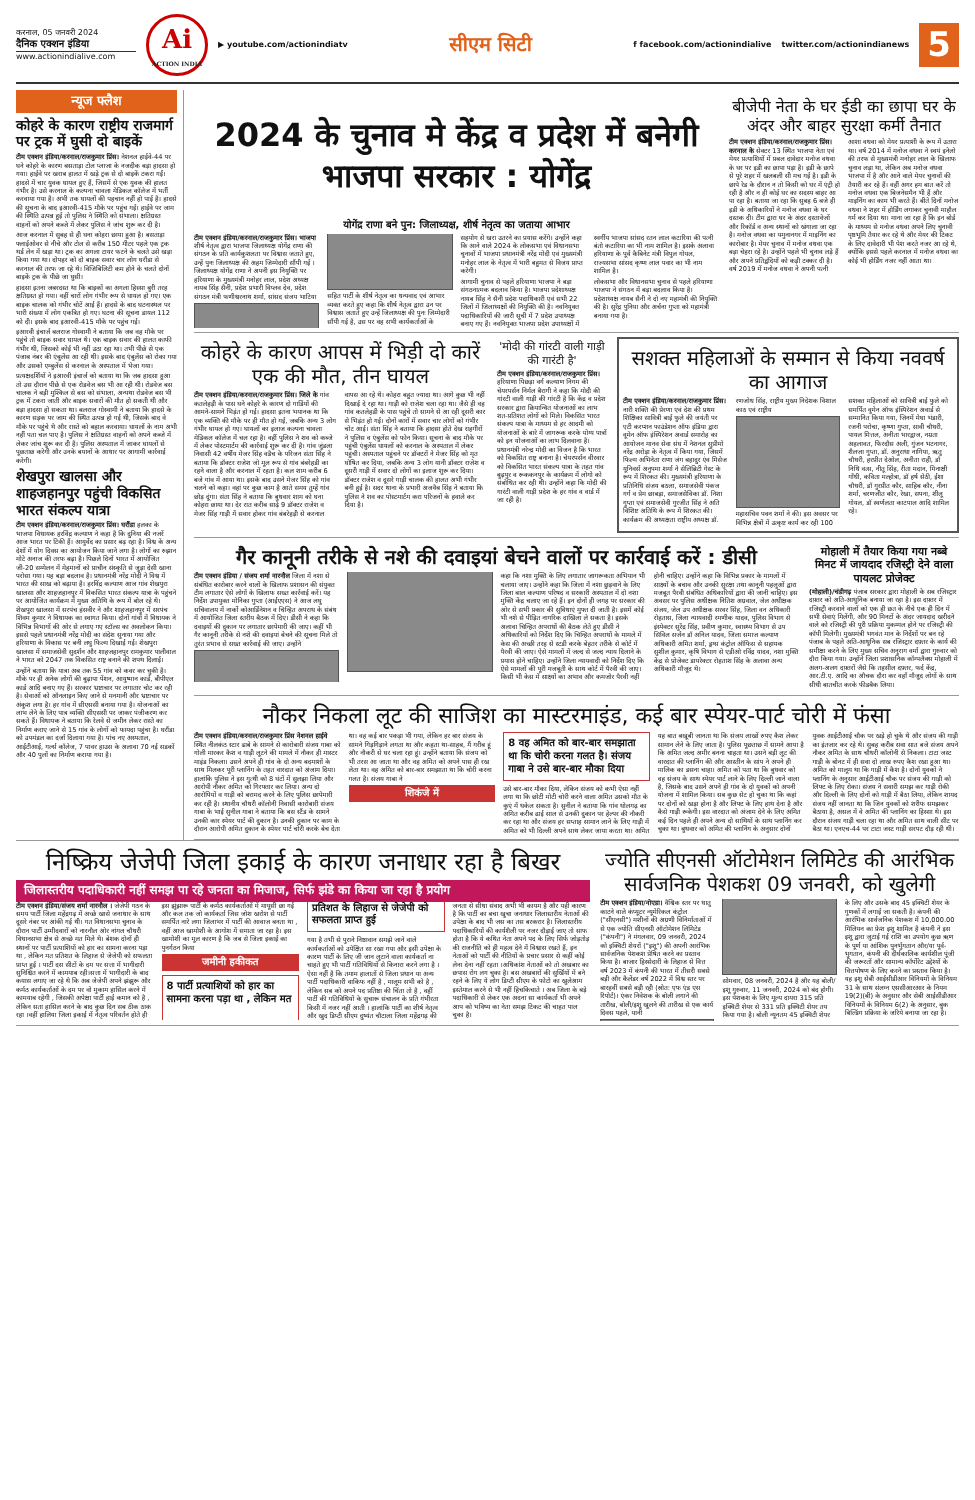करनाल, 05 जनवरी 2024
दैनिक एक्शन इंडिया
www.actionindialive.com
Ai
ACTION INDIA
▶ youtube.com/actionindiatv
सीएम सिटी
f facebook.com/actionindialive twitter.com/actionindianews
5
न्यूज फ्लैश
कोहरे के कारण राष्ट्रीय राजमार्ग पर ट्रक में घुसी दो बाइकें
टीम एक्शन इंडिया/करनाल/राजकुमार प्रिंस। नेशनल हाईवे-44 पर घने कोहरे के कारण बसताड़ा टोल प्लाजा के नजदीक बड़ा हादसा हो गया। हाईवे पर खराब हालत में खड़े ट्रक से दो बाइकें टकरा गईं। हादसे में चार युवक घायल हुए हैं, जिसमें से एक युवक की हालत गंभीर है। उसे करनाल के कल्पना चावला मेडिकल कॉलेज में भर्ती करवाया गया है। अभी तक घायलों की पहचान नहीं हो पाई है। हादसे की सूचना के बाद इआरवी-415 मौके पर पहुंच गई। हाईवे पर जाम की स्थिति उत्पन्न हुई तो पुलिस ने स्थिति को संभाला। क्षतिग्रस्त वाहनों को अपने कब्जे में लेकर पुलिस ने जांच शुरू कर दी है।
आज करनाल में सुबह से ही घना कोहरा छाया हुआ है। बसताड़ा फ्लाईओवर से नीचे और टोल से करीब 150 मीटर पहले एक ट्रक थर्ड लेन में खड़ा था। ट्रक का अगला टायर फटने के चलते उसे खड़ा किया गया था। दोपहर को दो बाइक सवार चार लोग घरौंडा से करनाल की तरफ जा रहे थे। विजिबिलिटी कम होने के चलते दोनों बाइकें ट्रक के पीछे जा घुसी।
हादसा इतना जबरदस्त था कि बाइकों का अगला हिस्सा बुरी तरह क्षतिग्रस्त हो गया। वहीं चारों लोग गंभीर रूप से घायल हो गए। एक बाइक चालक को गंभीर चोटें आई हैं। हादसे के बाद घटनास्थल पर भारी संख्या में लोग एकत्रित हो गए। घटना की सूचना डायल 112 को दी। इसके बाद इआरवी-415 मौके पर पहुंच गई।
इआरवी इंचार्ज बलराज गोस्वामी ने बताया कि जब वह मौके पर पहुंचे तो बाइक सवार घायल थे। एक बाइक सवार की हालत काफी गंभीर थी, जिसको कोई भी नहीं उठा रहा था। तभी पीछे से एक पंजाब नंबर की एंबुलेंस आ रही थी। इसके बाद एंबुलेंस को रोका गया और उसको एम्बुलेंस से करनाल के अस्पताल में भेजा गया।
प्रत्यक्षदर्शियों ने इआरवी इंचार्ज को बताया था कि जब हादसा हुआ तो उस दौरान पीछे से एक रोडवेज बस भी आ रही थी। रोडवेज बस चालक ने बड़ी मुश्किल से बस को संभाला, अन्यथा रोडवेज बस भी ट्रक में टकरा जाती और बाइक सवारों की मौत हो सकती थी और बड़ा हादसा हो सकता था। बलराज गोस्वामी ने बताया कि हादसे के कारण सड़क पर जाम की स्थित उत्पन्न हो गई थी, जिसके बाद वे मौके पर पहुंचे थे और रास्ते को बहाल करवाया। घायलों के नाम अभी नहीं पता चल पाए है। पुलिस ने क्षतिग्रस्त वाहनों को अपने कब्जे में लेकर जांच शुरू कर दी है। पुलिस अस्पताल में जाकर घायलों से पूछताछ करेगी और उनके बयानों के आधार पर आगामी कार्रवाई करेगी।
शेखपुरा खालसा और शाहजहानपुर पहुंची विकसित भारत संकल्प यात्रा
टीम एक्शन इंडिया/करनाल/राजकुमार प्रिंस। घरौंडा हलका के भाजपा विधायक हरविंद्र कल्याण ने कहा है कि दुनिया की नजरें आज भारत पर टिकी हैं। आयुर्वेद का प्रसार बढ़ रहा है। विश्व के अन्य देशों में योग दिवस का आयोजन किया जाने लगा है। लोगों का रुझान मोटे अनाज की तरफ बढ़ा है। पिछले दिनों भारत में आयोजित जी-20 सम्मेलन में मेहमानों को प्राचीन संस्कृति से जुड़ा देसी खाना परोसा गया। यह बड़ा बदलाव है। प्रधानमंत्री नरेंद्र मोदी ने विश्व में भारत की साख को बढ़ाया है। हरविंद्र कल्याण आज गांव शेखपुरा खालसा और शाहजहानपुर में विकसित भारत संकल्प यात्रा के पहुंचने पर आयोजित कार्यक्रम में मुख्य अतिथि के रूप में बोल रहे थे। शेखपुरा खालसा में सरपंच हंसवीर ने और शाहजहानपुर में सरपंच शिवम कुमार ने विधायक का स्वागत किया। दोनों गांवों में विधायक ने विभिन्न विभागों की ओर से लगाए गए स्टॉल्स का अवलोकन किया। इससे पहले प्रधानमंत्री नरेंद्र मोदी का संदेश सुनाया गया और हरियाणा के विकास पर बनी लघु फिल्म दिखाई गई। शेखपुरा खालसा में समाजसेवी सुदर्शन और शाहजहानपुर रामकुमार पालीवाल ने भारत को 2047 तक विकसित राष्ट्र बनाने की शपथ दिलाई।
उन्होंने बताया कि यात्रा अब तक 55 गांव को कवर कर चुकी है। मौके पर ही अनेक लोगों की बुढ़ापा पेंशन, आयुष्मान कार्ड, बीपीएल कार्ड आदि बनाए गए हैं। सरकार भ्रष्टाचार पर लगातार चोट कर रही है। सेवाओं को ऑनलाइन किए जाने से मनमानी और भ्रष्टाचार पर अंकुश लगा है। हर गांव में सीएससी बनाया गया है। योजनाओं का लाभ लेने के लिए पात्र व्यक्ति सीएससी पर जाकर पंजीकरण कर सकते हैं। विधायक ने बताया कि रेलवे से जमीन लेकर रास्ते का निर्माण कराए जाने से 15 गांव के लोगों को फायदा पहुंचा है। घरौंडा को उपमंडल का दर्जा दिलाया गया है। पांच नए अस्पताल, आईटीआई, गर्ल्स कॉलेज, 7 पावर हाउस के अलावा 70 नई सडकों और 40 पुलों का निर्माण कराया गया है।
2024 के चुनाव मे केंद्र व प्रदेश में बनेगी भाजपा सरकार : योगेंद्र
योगेंद्र राणा बने पुन: जिलाध्यक्ष, शीर्ष नेतृत्व का जताया आभार
टीम एक्शन इंडिया/करनाल/राजकुमार प्रिंस। भाजपा शीर्ष नेतृत्व द्वारा भाजपा जिलाध्यक्ष योगेंद्र राणा की संगठन के प्रति कार्यकुशलता पर विश्वास जताते हुए, उन्हें पुनः जिलाध्यक्ष की अहम जिम्मेदारी सौंपी गई । जिलाध्यक्ष योगेंद्र राणा ने अपनी इस नियुक्ति पर हरियाणा के मुख्यमंत्री मनोहर लाल, प्रदेश अध्यक्ष नायब सिंह सैनी, प्रदेश प्रभारी विप्लव देव, प्रदेश संगठन मंत्री फणीश्वरनाथ शर्मा, सांसद संजय भाटिया
सहित पार्टी के शीर्ष नेतृत्व का धन्यवाद एवं आभार व्यक्त करते हुए कहा कि शीर्ष नेतृत्व द्वारा उन पर विश्वास जताते हुए उन्हें जिलाध्यक्ष की पुनः जिम्मेदारी सौंपी गई है, उस पर वह सभी कार्यकर्ताओं के सहयोग से खरा उतरने का प्रयास करेंगे। उन्होंने कहा कि आने वाले 2024 के लोकसभा एवं विधानसभा चुनावों में भाजपा प्रधानमंत्री नरेंद्र मोदी एवं मुख्यमंत्री मनोहर लाल के नेतृत्व में भारी बहुमत से विजय प्राप्त करेगी।
आगामी चुनाव से पहले हरियाणा भाजपा ने बड़ा संगठनात्मक बदलाव किया है। भाजपा प्रदेशाध्यक्ष नायब सिंह ने सैनी प्रदेश पदाधिकारी एवं सभी 22 जिलों में जिलाध्यक्षों की नियुक्ति की है। नवनियुक्त पदाधिकारियों की जारी सूची में 7 प्रदेश उपाध्यक्ष बनाए गए हैं। नवनियुक्त भाजपा प्रदेश उपाध्यक्षों में स्वर्गीय भाजपा सांसद रतन लाल कटारिया की पत्नी बंतो कटारिया का भी नाम शामिल है। इसके अलावा हरियाणा के पूर्व कैबिनेट मंत्री विपुल गोयल, राज्यसभा सांसद कृष्ण लाल पवार का भी नाम शामिल है।
लोकसभा और विधानसभा चुनाव से पहले हरियाणा भाजपा ने संगठन में बड़ा बदलाव किया है। प्रदेशाध्यक्ष नायब सैनी ने दो नए महामंत्री की नियुक्ति की है। सुरेंद्र पुनिया और अर्चना गुप्ता को महामंत्री बनाया गया है।
बीजेपी नेता के घर ईडी का छापा घर के अंदर और बाहर सुरक्षा कर्मी तैनात
टीम एक्शन इंडिया/करनाल/राजकुमार प्रिंस। करनाल के सेक्टर 13 स्थित भाजपा नेता एवं मेयर प्रत्याशियों में प्रबल दावेदार मनोज वधवा के घर पर इडी का छापा पड़ा है। इडी के छापे से पूरे शहर में खलबली सी मच गई है। इडी के छापे रेड के दौरान न तो किसी को घर में एंट्री हो रही है और न ही कोई घर का सदस्य बाहर आ पा रहा है। बताया जा रहा कि सुबह 6 बजे ही इडी के अधिकारियों ने मनोज वधवा के घर दस्तक दी। टीम द्वारा घर के अंदर दस्तावेजों और रिकॉर्ड व अन्य स्थानों को खंगाला जा रहा है। मनोज वधवा का यमुनानगर में माइनिंग का कारोबार है। मेयर चुनाव में मनोज वधवा एक बड़ा चेहरा रहे है। उन्होंने पहले भी चुनाव लड़े हैं और अपने प्रतिद्वंदियों को कड़ी टक्कर दी है। वर्ष 2019 में मनोज वधवा ने अपनी पत्नी आशा वधवा को मेयर प्रत्याशी के रूप में उतारा था। वर्ष 2014 में मनोज वधवा ने स्वयं इनेलो की तरफ से मुख्यमंत्री मनोहर लाल के खिलाफ चुनाव लड़ा था, लेकिन अब मनोज वधवा भाजपा में है और आने वाले मेयर चुनावों की तैयारी कर रहे हैं। वहीं अगर हम बात करें तो मनोज वधवा एक बिजनेसमैन भी हैं और माइनिंग का काम भी करते हैं। बीते दिनों मनोज वधवा ने शहर में होर्डिंग लगाकर चुनावी माहौल गर्म कर दिया था। माना जा रहा है कि इन बोर्ड के माध्यम से मनोज वधवा अपने लिए चुनावी पृष्ठभूमि तैयार कर रहे थे और मेयर की टिकट के लिए दावेदारी भी पेश करते नजर आ रहे थे, क्योंकि इससे पहले करनाल में मनोज वधवा का कोई भी होर्डिंग नजर नहीं आता था।
कोहरे के कारण आपस में भिड़ी दो कारें एक की मौत, तीन घायल
टीम एक्शन इंडिया/करनाल/राजकुमार प्रिंस। जिले के गांव कतलेहड़ी के पास घने कोहरे के कारण दो गाडिंयों की आमने-सामने भिड़ंत हो गई। हादसा इतना भयानक था कि एक व्यक्ति की मौके पर ही मौत हो गई, जबकि अन्य 3 लोग गंभीर घायल हो गए। घायलों का इलाज कल्पना चावला मेडिकल कॉलेज में चल रहा है। वहीं पुलिस ने शव को कब्जे में लेकर पोस्टमार्टम की कार्रवाई शुरू कर दी है। गांव जुंडला निवासी 42 वर्षीय मेजर सिंह वडैच के परिजन संता सिंह ने बताया कि डॉक्टर राजेश जो मूल रूप से गांव बंबरेहडी का रहने वाला है और करनाल में रहता है। कल शाम करीब 6 बजे गांव में आया था। इसके बाद उसने मेजर सिंह को गांव चलने को कहा। वहां पर कुछ काम है आते समय तुम्हें गांव छोड़ दूंगा। संता सिंह ने बताया कि बुधवार शाम को घना कोहरा छाया था। देर रात करीब साढ़े 9 डॉक्टर राजेश व मेजर सिंह गाड़ी में सवार होकर गांव बंबरेहड़ी से करनाल वापस आ रहे थे। कोहरा बहुत ज्यादा था। आगे कुछ भी नहीं दिखाई दे रहा था। गाड़ी को राजेश चला रहा था। जैसे ही वह गांव कतलेहडी के पास पहुंचे तो सामने से आ रही दूसरी कार से भिड़ंत हो गई। दोनों कारों में सवार चार लोगों को गंभीर चोट आई। संता सिंह ने बताया कि हादसा होते देख राहगीरों ने पुलिस व एंबुलेंस को फोन किया। सूचना के बाद मौके पर पहुंची एंबुलेंस घायलों को करनाल के अस्पताल में लेकर पहुंची। अस्पताल पहुंचने पर डॉक्टरों ने मेजर सिंह को मृत घोषित कर दिया, जबकि अन्य 3 लोग यानी डॉक्टर राजेश व दूसरी गाड़ी में सवार दो लोगों का इलाज शुरू कर दिया। डॉक्टर राजेश व दूसरे गाड़ी चालक की हालत अभी गंभीर बनी हुई है। सदर थाना के प्रभारी अजवैब सिंह ने बताया कि पुलिस ने शव का पोस्टमार्टम करा परिजनों के हवाले कर दिया है।
'मोदी की गांरटी वाली गाड़ी की गारंटी है'
टीम एक्शन इंडिया/करनाल/राजकुमार प्रिंस। हरियाणा पिछड़ा वर्ग कल्याण निगम की चेयरपर्सन निर्मल बैरागी ने कहा कि मोदी की गांरटी वाली गाड़ी की गांरटी है कि केंद्र व प्रदेश सरकार द्वारा क्रियान्वित योजनाओं का लाभ शत-प्रतिशत लोगों को मिले। विकसित भारत संकल्प यात्रा के माध्यम से हर आदमी को योजनाओं के बारे में जागरूक करके योग्य पात्रों को इन योजनाओं का लाभ दिलवाना है। प्रधानमंत्री नरेन्द्र मोदी का विजन है कि भारत को विकसित राष्ट्र बनाना है। चेयरपर्सन वीरवार को विकसित भारत संकल्प यात्रा के तहत गांव बुढ़पुर व रूककनपुर के कार्यक्रम में लोगो को संबोधित कर रही थी। उन्होंने कहा कि मोदी की गारंटी वाली गाड़ी प्रदेश के हर गांव व वार्ड में जा रही है।
सशक्त महिलाओं के सम्मान से किया नववर्ष का आगाज
टीम एक्शन इंडिया/करनाल/राजकुमार प्रिंस। नारी शक्ति की प्रेरणा एवं देश की प्रथम शिक्षिका सावित्री बाई फुले की जयंती पर एटी करप्शन फाउंडेशन ऑफ इंडिया द्वारा वूमेन ऑफ इंस्पिरेशन अवार्ड समारोह का आयोजन मानव सेवा संघ में नेशनल सुप्रीमो नरेंद्र अरोड़ा के नेतृत्व में किया गया, जिसमें फिल्म अभिनेता राणा जंग बहादुर एंव मिसेज यूनिवर्स अनुपमा शर्मा ने सेलिब्रिटी गेस्ट के रूप में शिरकत की। मुख्यमंत्री हरियाणा के प्रतिनिधि संजय बठला, समाजसेवी पंकज गर्ग व प्रेम छाबड़ा, समाजसेविका डॉ. निशा गुप्ता एवं समाजसेवी गुरजीत सिंह ने अति विशिष्ट अतिथि के रूप में शिरकत की। कार्यक्रम की अध्यक्षता राष्ट्रीय अध्यक्ष डॉ. रणजोध सिंह, राष्ट्रीय मुख्य निदेशक विशाल काठ एवं राष्ट्रीय
महासचिव पवन शर्मा ने की। इस अवसर पर विभिन्न क्षेत्रों में उत्कृष्ट कार्य कर रही 100 सशक्त महिलाओं को सावित्री बाई फुले को समर्पित वुमेन ऑफ इंस्पिरेशन अवार्ड से सम्मानित किया गया, जिनमें मेघा भंडारी, रजनी परोचा, कृष्णा गुप्ता, सावी चौधरी, पायल मित्तल, अनीता भारद्वाज, नम्रता अहलावत, फिरदौस अली, गुंजन भटनागर, शैलजा गुप्ता, डॉ. अनुराधा नागिया, ऋतु चौधरी, हरप्रीत देओल, अनीता राही, डॉ निधि वत्स, नीतू सिंह, रीता मदान, मिनाक्षी गाँधी, कविता मल्होत्रा, डॉ हर्ष सेठी, ईशा चौधरी, डॉ गुरप्रीत कौर, साहिब कौर, नीना शर्मा, चरणजीत कौर, रेखा, सपना, शीलू गोयल, डॉ स्वर्णलता काटपाल आदि शामिल रहे।
गैर कानूनी तरीके से नशे की दवाइयां बेचने वालों पर कार्रवाई करें : डीसी
टीम एक्शन इंडिया / संजय शर्मा नारनौल जिला में नशा से संबंधित कारोबार करने वालों के खिलाफ प्रशासन की संयुक्त टीम लगातार ऐसे लोगों के खिलाफ सख्त कार्रवाई करें। यह निर्देश उपायुक्त मोनिका गुप्ता (आईएएस) ने आज लघु सचिवालय में नार्को कोआर्डिनेशन व चिन्हित अपराध के संबंध में आयोजित जिला स्तरीय बैठक में दिए। डीसी ने कहा कि दवाइयों की दुकान पर लगातार छापेमारी की जाए। कहीं भी गैर कानूनी तरीके से नशे की दवाइयां बेचने की सूचना मिले तो तुरंत प्रभाव से सख्त कार्रवाई की जाए। उन्होंने
कहा कि नशा मुक्ति के लिए लगातार जागरूकता अभियान भी चलाया जाए। उन्होंने कहा कि जिला में नशा छुड़वाने के लिए जिला बाल कल्याण परिषद व सरकारी अस्पताल में दो नशा मुक्ति केंद्र चलाए जा रहे हैं। इन दोनों ही जगह पर सरकार की ओर से सभी प्रकार की सुविधाएं मुफ्त दी जाती है। इसमें कोई भी नशे से पीड़ित नागरिक दाखिला ले सकता है। इसके अलावा चिन्हित अपराधों की बैठक लेते हुए डीसी ने अधिकारियों को निर्देश दिए कि चिन्हित अपराधों के मामले में केस की अच्छी तरह से स्टडी करके बेहतर तरीके से कोर्ट में पैरवी की जाए। ऐसे मामलों में जल्द से जल्द न्याय दिलाने के प्रयास होने चाहिए। उन्होंने जिला न्यायवादी को निर्देश दिए कि ऐसे मामलों की पूरी मजबूती के साथ कोर्ट में पैरवी की जाए। किसी भी केस में साक्ष्यों का अभाव और कमजोर पैरवी नहीं होनी चाहिए। उन्होंने कहा कि विभिन्न प्रकार के मामलों में साक्ष्यों के बचाव और उनकी सुरक्षा तथा कानूनी पहलुओं द्वारा मजबूत पैरवी संबंधित अधिकारियों द्वारा की जानी चाहिए। इस अवसर पर पुलिस अधीक्षक नितिश अग्रवाल, जेल अधीक्षक संजय, जेल उप अधीक्षक सरवर सिंह, जिला वन अधिकारी रोहतास, जिला न्यायवादी रमणीक यादव, पुलिस विभाग से इंस्पेक्टर सुरेंद्र सिंह, प्रवीण कुमार, स्वास्थ्य विभाग से उप सिविल सर्जन डॉ अनिल यादव, जिला समाज कल्याण अधिकारी अमित शर्मा, ड्रग्स कंट्रोल ऑफिस से सहायक सुशील कुमार, कृषि विभाग से एडीओ रविंद्र यादव, नशा मुक्ति केंद्र से प्रोजेक्ट डायरेक्टर रोहताश सिंह के अलावा अन्य अधिकारी मौजूद थे।
मोहाली में तैयार किया गया नब्बे मिनट में जायदाद रजिस्ट्री देने वाला पायलट प्रोजेक्ट
(मोहाली)/चंडीगढ़ पंजाब सरकार द्वारा मोहाली के सब रजिस्ट्रार दफ़्तर को अति-आधुनिक बनाया जा रहा है। इस दफ़्तर में रजिस्ट्री करवाने वालों को एक ही छत के नीचे एक ही दिन में सभी सेवाएं मिलेंगी, और 90 मिनटों के अंदर जायदाद खरीदने वाले को रजिस्ट्री की पूरी प्रक्रिया मुकम्मल होने पर रजिस्ट्री की कॉपी मिलेगी। मुख्यमंत्री भगवंत मान के निर्देशों पर बन रहे पंजाब के पहले अति-आधुनिक सब रजिस्ट्रार दफ़्तर के कार्य की समीक्षा करने के लिए मुख्य सचिव अनुराग वर्मा द्वारा गुरुवार को दौरा किया गया। उन्होंने जिला प्रशासनिक कॉम्पलैक्स मोहाली में अलग-अलग दफ़्तरों जैसे कि तहसील दफ़्तर, फर्द केंद्र, आर.टी.ए. आदि का औचक दौरा कर वहाँ मौजूद लोगों के साथ सीधी बातचीत करके फीडबैक लिया।
नौकर निकला लूट की साजिश का मास्टरमाइंड, कई बार स्पेयर-पार्ट चोरी में फंसा
टीम एक्शन इंडिया/करनाल/राजकुमार प्रिंस नेशनल हाईवे स्थित नीलकंठ स्टार ढाबे के सामने से कारोबारी संजय गाबा को गोली मारकर कैश व गाड़ी लूटने की मामले में नौकर ही मास्टर माइंड निकला। उसने अपने ही गांव के दो अन्य बदमाशों के साथ मिलकर पूरी प्लानिंग के तहत वारदात को अंजाम दिया। हालांकि पुलिस ने इस गुत्थी को 8 घंटों में सुलझा लिया और आरोपी नौकर अमित को गिरफ्तार कर लिया। अन्य दो आरोपियों व गाड़ी को बरामद करने के लिए पुलिस छापेमारी कर रही है। स्थानीय चौधरी कॉलोनी निवासी कारोबारी संजय गाबा के भाई सुनील गाबा ने बताया कि बस स्टैंड के सामने उनकी कार स्पेयर पार्ट की दुकान है। उनकी दुकान पर काम के दौरान आरोपी अमित दुकान के स्पेयर पार्ट चोरी करके बेच देता था। वह कई बार पकड़ा भी गया, लेकिन हर बार संजय के सामने गिड़गिड़ाने लगता था और कहता था-साहब, मैं गरीब हूं और नौकरी से घर चला रहा हूं। उन्होंने बताया कि संजय को भी तरस आ जाता था और वह अमित को अपने पास ही रख लेता था। वह अमित को बार-बार समझाता था कि चोरी करना गलत है। संजय गाबा ने
शिकंजे में
8 वह अमित को बार-बार समझाता था कि चोरी करना गलत है। संजय गाबा ने उसे बार-बार मौका दिया
उसे बार-बार मौका दिया, लेकिन संजय को कभी ऐसा नहीं लगा था कि छोटी मोटी चोरी करने वाला अमित उसको मौत के कुएं में धकेल सकता है। सुनील ने बताया कि गांव धोलगढ़ का अमित करीब ढाई साल से उनकी दुकान पर हेल्पर की नौकरी कर रहा था और संजय हर सप्ताह सामान लाने के लिए गाड़ी में अमित को भी दिल्ली अपने साथ लेकर जाया करता था। अमित यह बात बखूबी जानता था कि संजय लाखों रुपए कैश लेकर सामान लेने के लिए जाता है। पुलिस पूछताछ में सामने आया है कि अमित जल्द अमीर बनना चाहता था। उसने बड़ी लूट की वारदात की प्लानिंग की और आस्तीन के सांप ने अपने ही मालिक का डसना चाहा। अमित को पता था कि बुधवार को वह संजय के साथ स्पेयर पार्ट लाने के लिए दिल्ली जाने वाला है, जिसके बाद उसने अपने ही गांव के दो युवकों को अपनी योजना में शामिल किया। सब कुछ सेट हो चुका था कि कहां पर दोनों को खड़ा होना है और लिफ्ट के लिए हाथ देना है और कैसे गाड़ी रूकेगी। इस वारदात को अंजाम देने के लिए अमित कई दिन पहले ही अपने अन्य दो साथियों के साथ प्लानिंग कर चुका था। बुधवार को अमित की प्लानिंग के अनुसार दोनों युवक आईटीआई चौक पर खड़े हो चुके थे और संजय की गाड़ी का इंतजार कर रहे थे। सुबह करीब सवा सात बजे संजय अपने नौकर अमित के साथ चौधरी कॉलोनी से निकला। टाटा जस्ट गाड़ी के बोनट में ही सवा दो लाख रुपए कैश रखा हुआ था। अमित को मालूम था कि गाड़ी में कैश है। दोनों युवकों ने प्लानिंग के अनुसार आईटीआई चौक पर संजय की गाड़ी को लिफ्ट के लिए रोका। संजय ने सवारी समझ कर गाड़ी रोकी और दिल्ली के लिए दोनों को गाड़ी में बैठा लिया, लेकिन शायद संजय नहीं जानता था कि जिन युवकों को शरीफ समझकर बैठाया है, असल में वे अमित की प्लानिंग का हिस्सा थे। इस दौरान संजय गाड़ी चला रहा था और अमित साथ वाली सीट पर बैठा था। एनएच-44 पर टाटा जस्ट गाड़ी सरपट दौड़ रही थी।
निष्क्रिय जेजेपी जिला इकाई के कारण जनाधार रहा है बिखर
जिलास्तरीय पदाधिकारी नहीं समझ पा रहे जनता का मिजाज, सिर्फ झंडे का किया जा रहा है प्रयोग
टीम एक्शन इंडिया/संजय शर्मा नारनौल । जेजेपी गठन के समय पार्टी जिला महेंद्रगढ़ में अच्छे खासे जनाधार के साथ दूसरे नंबर पर आंकी गई थी। गत विधानसभा चुनाव के दौरान पार्टी उम्मीदवारों को नारनौल ओर नांगल चौधरी विधानसभा क्षेत्र से अच्छे मत मिले थे। बेशक दोनों ही स्थानों पर पार्टी प्रत्याशियों को हार का सामना करना पड़ा था , लेकिन मत प्रतिशत के लिहाज से जेजेपी को सफलता प्राप्त हुई । पार्टी दस सीटों के दम पर सत्ता में भागीदारी सुनिश्चित करने में कामयाब रही।सत्ता में भागीदारी के बाद कयास लगाए जा रहे थे कि अब जेजेपी अपने झंझुरू और कर्मठ कार्यकर्ताओं के दम पर वो मुकाम हासिल करने में कामयाब रहेगी , जिसकी अपेक्षा पार्टी हाई कमान को है , लेकिन सता हासिल करने के बाद कुछ दिन सब ठीक ठाक रहा ।वहीं हालिया जिला इकाई में नेतृत्व परिवर्तन होते ही इस झुंझारू पार्टी के कर्मठ कार्यकर्ताओं में मायूसी छा गई और कल तक जो कार्यकर्ता जिस जोश खरोश से पार्टी समर्पित नारे लगा जिलाभर में पार्टी की आवाज बनता था , वहीं आज खामोशी के आगोश में समाता जा रहा है। इस खामोशी का मूल कारण है कि जब से जिला इकाई का पुनर्गठन किया
जमीनी हकीकत
8 पार्टी प्रत्याशियों को हार का सामना करना पड़ा था , लेकिन मत प्रतिशत के लिहाज से जेजेपी को सफलता प्राप्त हुई
गया है तभी से पुराने निष्ठावान समझे जाने वाले कार्यकर्ताओं को उपेक्षित सा रखा गया और इसी उपेक्षा के कारण पार्टी के लिए जी जान लुटाने वाला कार्यकर्ता ना चाहते हुए भी पार्टी गतिविधियों से किनारा करने लगा है । ऐसा नहीं है कि तमाम हालातों से जिला प्रधान या अन्य पार्टी पदाधिकारी वाकिफ नहीं है , मालूम सभी को है , लेकिन सब को अपने पद प्रतिष्ठा की चिंता तो है , वहीं पार्टी की गतिविधियों के सुचारू संचालन के प्रति गंभीरता किसी में नजर नहीं आती । हालांकि पार्टी का शीर्ष नेतृत्व और खुद डिप्टी सीएम दुष्यंत चौटाला जिला महेंद्रगढ़ की जनता से सीधा संवाद अभी भी कायम है और यही कारण है कि पार्टी का बचा खुचा जनाधार जिलास्तरीय नेताओं की उपेक्षा के बाद भी जस का तस बरकरार है। जिलास्तरीय पदाधिकारियों की कार्यशैली पर नजर दौड़ाई जाए तो साफ होता है कि ये कथित नेता अपने पद के लिए सिर्फ जोड़तोड़ की राजनीति को ही महत्व देने में विश्वास रखते हैं, इन नेताओं को पार्टी की नीतियों के प्रचार प्रसार से कहीं कोई लेना देना नहीं रहता ।अधिकांश नेताओं को तो अखबार का छपास रोग लग चुका है। बस अखबारों की सुर्खियों में बने रहने के लिए ये लोग डिप्टी सीएम के फोटो का खुलेआम इस्तेमाल करने से भी नहीं हिचकिचाते । अब जिला के बड़े पदाधिकारी से लेकर एक अदना सा कार्यकर्ता भी अपने आप को भविष्य का नेता समझ टिकट की चाहत पाल चुका है।
ज्योति सीएनसी ऑटोमेशन लिमिटेड की आरंभिक सार्वजनिक पेशकश 09 जनवरी, को खुलेगी
टीम एक्शन इंडिया/नोएडा। वैश्विक स्तर पर धातु काटने वाले कंप्यूटर न्यूमेरिकल कंट्रोल ("सीएनसी") मशीनों की अग्रणी विनिर्माताओं में से एक ज्योति सीएनसी ऑटोमेशन लिमिटेड ("कंपनी") ने मंगलवार, 09 जनवरी, 2024 को इक्विटी शेयरों ("इशू") की अपनी आरंभिक सार्वजनिक पेशकश प्रेषित करने का प्रस्ताव किया है। बाजार हिस्सेदारी के लिहाज से वित्त वर्ष 2023 में कंपनी की भारत में तीसरी सबसे बड़ी और कैलेंडर वर्ष 2022 में विश्व स्तर पर बारहवीं सबसे बड़ी रही (स्रोत: एफ एंड एस रिपोर्ट)। एंकर निवेशक के बोली लगाने की तारीख, बोली/इशू खुलने की तारीख से एक कार्य दिवस पहले, यानी
सोमवार, 08 जनवरी, 2024 है और यह बोली/इशू गुरुवार, 11 जनवरी, 2024 को बंद होगी। इस पेशकश के लिए मूल्य दायरा 315 प्रति इक्विटी शेयर से 331 प्रति इक्विटी शेयर तय किया गया है। बोली न्यूनतम 45 इक्विटी शेयर के लिए और उसके बाद 45 इक्विटी शेयर के गुणकों में लगाई जा सकती है। कंपनी की आरंभिक सार्वजनिक पेशकश में 10,000.00 मिलियन का फ्रेश इशू शामिल है कंपनी ने इस इशू द्वारा जुटाई गई राशि का उपयोग कुछ ऋण के पूर्ण या आंशिक पुनर्भुगतान और/या पूर्व-भुगतान, कंपनी की दीर्घकालिक कार्यशील पूंजी की जरूरतों और सामान्य कॉर्पोरेट उद्देश्यों के वित्तपोषण के लिए करने का प्रस्ताव किया है। यह इशू सेबी आईसीडीआर विनियमों के विनियम 31 के साथ संलग्न एससीआरआर के नियम 19(2)(बी) के अनुसार और सेबी आईसीडीआर विनियमों के विनियम 6(2) के अनुसार, बुक बिल्डिंग प्रक्रिया के जरिये बनाया जा रहा है।